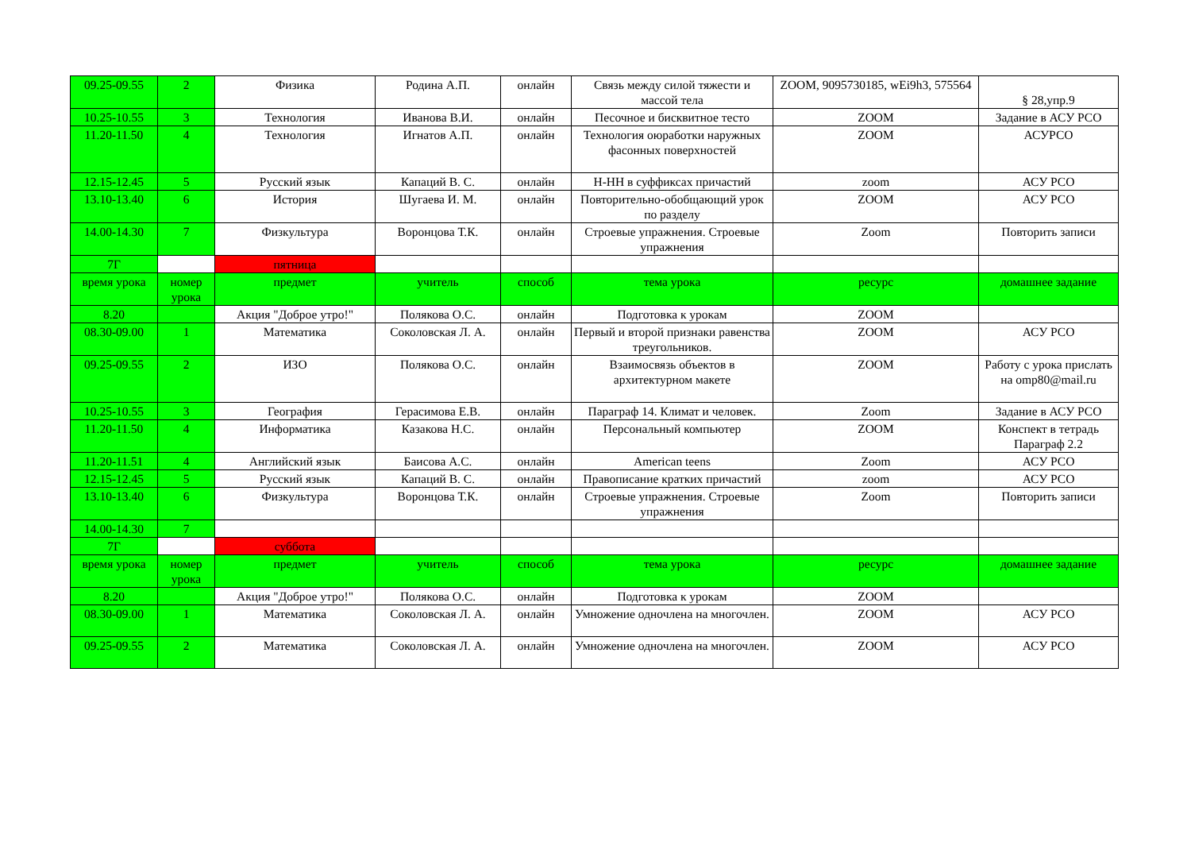| 09.25-09.55 | 2 | Физика | Родина А.П. | онлайн | Связь между силой тяжести и массой тела | ZOOM, 9095730185, wEi9h3, 575564 | § 28,упр.9 |
| 10.25-10.55 | 3 | Технология | Иванова В.И. | онлайн | Песочное и бисквитное тесто | ZOOM | Задание в АСУ РСО |
| 11.20-11.50 | 4 | Технология | Игнатов А.П. | онлайн | Технология оюработки наружных фасонных поверхностей | ZOOM | АСУРСО |
| 12.15-12.45 | 5 | Русский язык | Капаций В. С. | онлайн | Н-НН в суффиксах причастий | zoom | АСУ РСО |
| 13.10-13.40 | 6 | История | Шугаева И. М. | онлайн | Повторительно-обобщающий урок по разделу | ZOOM | АСУ РСО |
| 14.00-14.30 | 7 | Физкультура | Воронцова Т.К. | онлайн | Строевые упражнения. Строевые упражнения | Zoom | Повторить записи |
| 7Г | | пятница | | | | | |
| время урока | номер урока | предмет | учитель | способ | тема урока | ресурс | домашнее задание |
| 8.20 | | Акция "Доброе утро!" | Полякова О.С. | онлайн | Подготовка к урокам | ZOOM | |
| 08.30-09.00 | 1 | Математика | Соколовская Л. А. | онлайн | Первый и второй признаки равенства треугольников. | ZOOM | АСУ РСО |
| 09.25-09.55 | 2 | ИЗО | Полякова О.С. | онлайн | Взаимосвязь объектов в архитектурном макете | ZOOM | Работу с урока прислать на omp80@mail.ru |
| 10.25-10.55 | 3 | География | Герасимова Е.В. | онлайн | Параграф 14. Климат и человек. | Zoom | Задание в АСУ РСО |
| 11.20-11.50 | 4 | Информатика | Казакова Н.С. | онлайн | Персональный компьютер | ZOOM | Конспект в тетрадь Параграф 2.2 |
| 11.20-11.51 | 4 | Английский язык | Баисова А.С. | онлайн | American teens | Zoom | АСУ РСО |
| 12.15-12.45 | 5 | Русский язык | Капаций В. С. | онлайн | Правописание кратких причастий | zoom | АСУ РСО |
| 13.10-13.40 | 6 | Физкультура | Воронцова Т.К. | онлайн | Строевые упражнения. Строевые упражнения | Zoom | Повторить записи |
| 14.00-14.30 | 7 | | | | | | |
| 7Г | | суббота | | | | | |
| время урока | номер урока | предмет | учитель | способ | тема урока | ресурс | домашнее задание |
| 8.20 | | Акция "Доброе утро!" | Полякова О.С. | онлайн | Подготовка к урокам | ZOOM | |
| 08.30-09.00 | 1 | Математика | Соколовская Л. А. | онлайн | Умножение одночлена на многочлен. | ZOOM | АСУ РСО |
| 09.25-09.55 | 2 | Математика | Соколовская Л. А. | онлайн | Умножение одночлена на многочлен. | ZOOM | АСУ РСО |